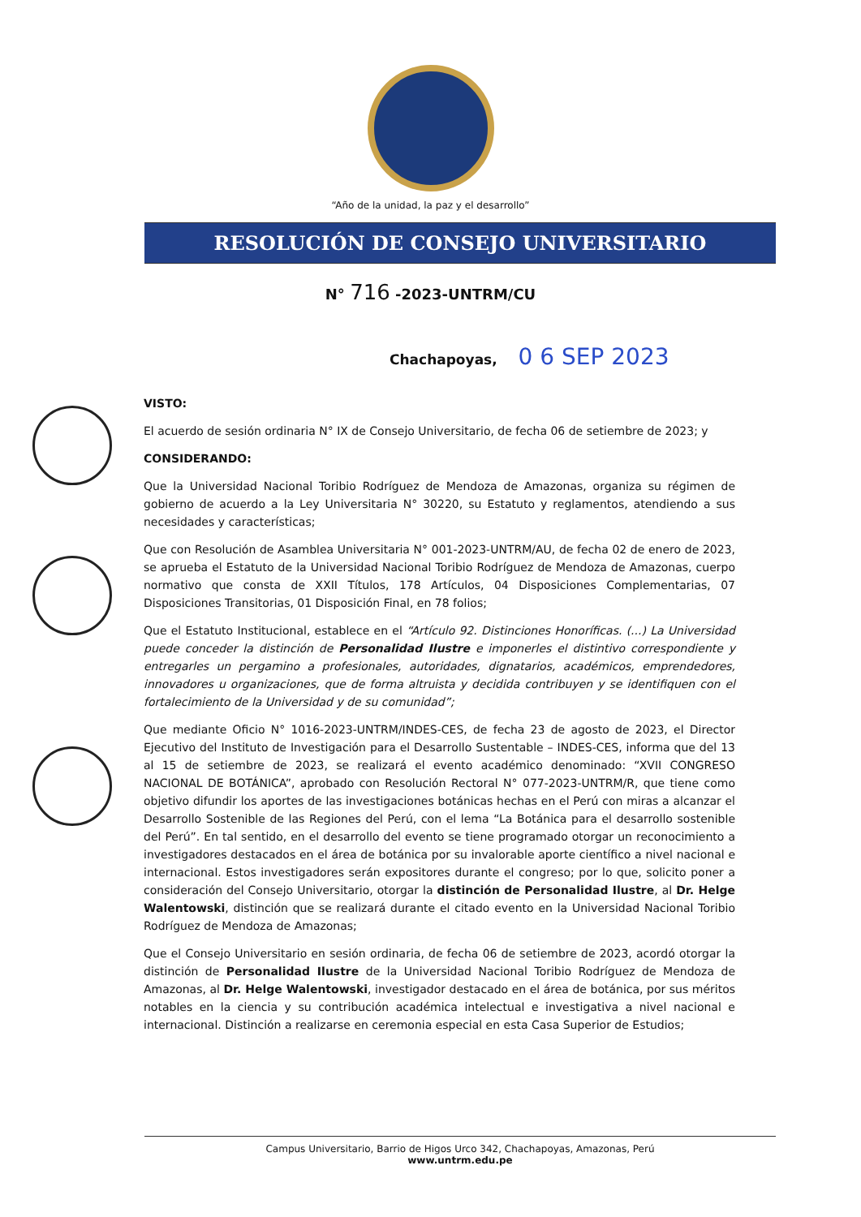“Año de la unidad, la paz y el desarrollo”
RESOLUCIÓN DE CONSEJO UNIVERSITARIO
N° 716 -2023-UNTRM/CU
Chachapoyas, 0 6 SEP 2023
VISTO:
El acuerdo de sesión ordinaria N° IX de Consejo Universitario, de fecha 06 de setiembre de 2023; y
CONSIDERANDO:
Que la Universidad Nacional Toribio Rodríguez de Mendoza de Amazonas, organiza su régimen de gobierno de acuerdo a la Ley Universitaria N° 30220, su Estatuto y reglamentos, atendiendo a sus necesidades y características;
Que con Resolución de Asamblea Universitaria N° 001-2023-UNTRM/AU, de fecha 02 de enero de 2023, se aprueba el Estatuto de la Universidad Nacional Toribio Rodríguez de Mendoza de Amazonas, cuerpo normativo que consta de XXII Títulos, 178 Artículos, 04 Disposiciones Complementarias, 07 Disposiciones Transitorias, 01 Disposición Final, en 78 folios;
Que el Estatuto Institucional, establece en el “Artículo 92. Distinciones Honoríficas. (...) La Universidad puede conceder la distinción de Personalidad Ilustre e imponerles el distintivo correspondiente y entregarles un pergamino a profesionales, autoridades, dignatarios, académicos, emprendedores, innovadores u organizaciones, que de forma altruista y decidida contribuyen y se identifiquen con el fortalecimiento de la Universidad y de su comunidad”;
Que mediante Oficio N° 1016-2023-UNTRM/INDES-CES, de fecha 23 de agosto de 2023, el Director Ejecutivo del Instituto de Investigación para el Desarrollo Sustentable – INDES-CES, informa que del 13 al 15 de setiembre de 2023, se realizará el evento académico denominado: “XVII CONGRESO NACIONAL DE BOTÁNICA”, aprobado con Resolución Rectoral N° 077-2023-UNTRM/R, que tiene como objetivo difundir los aportes de las investigaciones botánicas hechas en el Perú con miras a alcanzar el Desarrollo Sostenible de las Regiones del Perú, con el lema “La Botánica para el desarrollo sostenible del Perú”. En tal sentido, en el desarrollo del evento se tiene programado otorgar un reconocimiento a investigadores destacados en el área de botánica por su invalorable aporte científico a nivel nacional e internacional. Estos investigadores serán expositores durante el congreso; por lo que, solicito poner a consideración del Consejo Universitario, otorgar la distinción de Personalidad Ilustre, al Dr. Helge Walentowski, distinción que se realizará durante el citado evento en la Universidad Nacional Toribio Rodríguez de Mendoza de Amazonas;
Que el Consejo Universitario en sesión ordinaria, de fecha 06 de setiembre de 2023, acordó otorgar la distinción de Personalidad Ilustre de la Universidad Nacional Toribio Rodríguez de Mendoza de Amazonas, al Dr. Helge Walentowski, investigador destacado en el área de botánica, por sus méritos notables en la ciencia y su contribución académica intelectual e investigativa a nivel nacional e internacional. Distinción a realizarse en ceremonia especial en esta Casa Superior de Estudios;
Campus Universitario, Barrio de Higos Urco 342, Chachapoyas, Amazonas, Perú
www.untrm.edu.pe